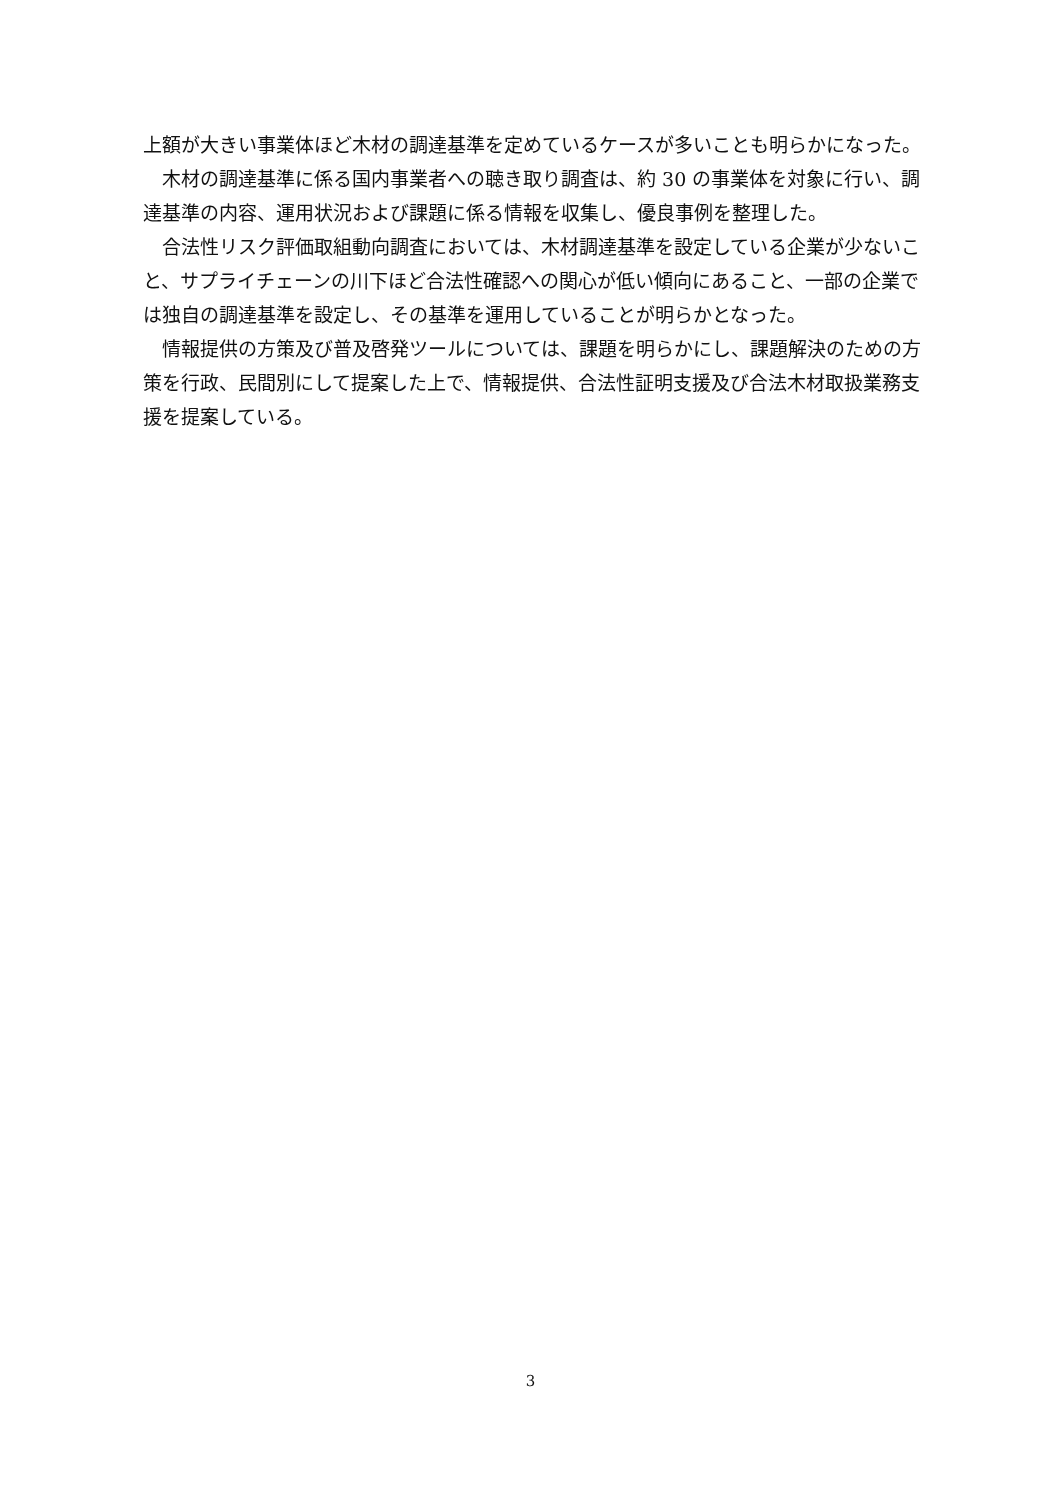上額が大きい事業体ほど木材の調達基準を定めているケースが多いことも明らかになった。
木材の調達基準に係る国内事業者への聴き取り調査は、約 30 の事業体を対象に行い、調達基準の内容、運用状況および課題に係る情報を収集し、優良事例を整理した。
合法性リスク評価取組動向調査においては、木材調達基準を設定している企業が少ないこと、サプライチェーンの川下ほど合法性確認への関心が低い傾向にあること、一部の企業では独自の調達基準を設定し、その基準を運用していることが明らかとなった。
情報提供の方策及び普及啓発ツールについては、課題を明らかにし、課題解決のための方策を行政、民間別にして提案した上で、情報提供、合法性証明支援及び合法木材取扱業務支援を提案している。
3